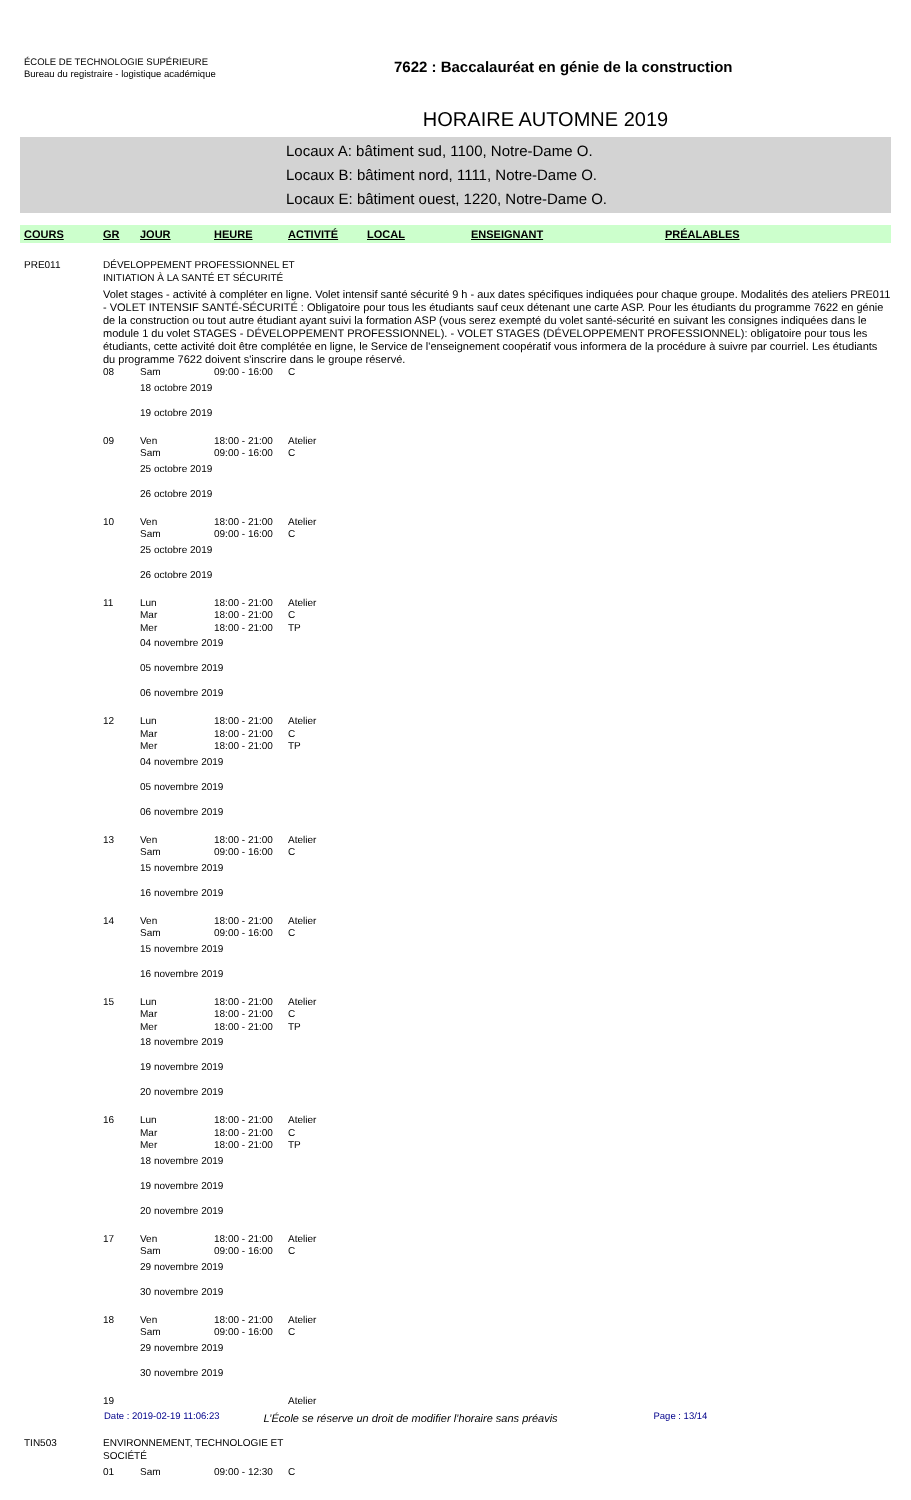ÉCOLE DE TECHNOLOGIE SUPÉRIEURE
Bureau du registraire - logistique académique
7622 : Baccalauréat en génie de la construction
HORAIRE AUTOMNE 2019
Locaux A: bâtiment sud, 1100, Notre-Dame O.
Locaux B: bâtiment nord, 1111, Notre-Dame O.
Locaux E: bâtiment ouest, 1220, Notre-Dame O.
| COURS | GR | JOUR | HEURE | ACTIVITÉ | LOCAL | ENSEIGNANT | PRÉALABLES |
| --- | --- | --- | --- | --- | --- | --- | --- |
| PRE011 | DÉVELOPPEMENT PROFESSIONNEL ET INITIATION À LA SANTÉ ET SÉCURITÉ Volet stages - activité à compléter en ligne. Volet intensif santé sécurité 9 h - aux dates spécifiques indiquées pour chaque groupe. Modalités des ateliers PRE011 - VOLET INTENSIF SANTÉ-SÉCURITÉ : Obligatoire pour tous les étudiants sauf ceux détenant une carte ASP. Pour les étudiants du programme 7622 en génie de la construction ou tout autre étudiant ayant suivi la formation ASP (vous serez exempté du volet santé-sécurité en suivant les consignes indiquées dans le module 1 du volet STAGES - DÉVELOPPEMENT PROFESSIONNEL). - VOLET STAGES (DÉVELOPPEMENT PROFESSIONNEL): obligatoire pour tous les étudiants, cette activité doit être complétée en ligne, le Service de l'enseignement coopératif vous informera de la procédure à suivre par courriel. Les étudiants du programme 7622 doivent s'inscrire dans le groupe réservé. | | | | | | |
| | 08 | Sam | 09:00 - 16:00 | C | | | |
| | | 18 octobre 2019 19 octobre 2019 | | | | | |
| | 09 | Ven Sam | 18:00 - 21:00 09:00 - 16:00 | Atelier C | | | |
| | | 25 octobre 2019 26 octobre 2019 | | | | | |
| | 10 | Ven Sam | 18:00 - 21:00 09:00 - 16:00 | Atelier C | | | |
| | | 25 octobre 2019 26 octobre 2019 | | | | | |
| | 11 | Lun Mar Mer | 18:00 - 21:00 18:00 - 21:00 18:00 - 21:00 | Atelier C TP | | | |
| | | 04 novembre 2019 05 novembre 2019 06 novembre 2019 | | | | | |
| | 12 | Lun Mar Mer | 18:00 - 21:00 18:00 - 21:00 18:00 - 21:00 | Atelier C TP | | | |
| | | 04 novembre 2019 05 novembre 2019 06 novembre 2019 | | | | | |
| | 13 | Ven Sam | 18:00 - 21:00 09:00 - 16:00 | Atelier C | | | |
| | | 15 novembre 2019 16 novembre 2019 | | | | | |
| | 14 | Ven Sam | 18:00 - 21:00 09:00 - 16:00 | Atelier C | | | |
| | | 15 novembre 2019 16 novembre 2019 | | | | | |
| | 15 | Lun Mar Mer | 18:00 - 21:00 18:00 - 21:00 18:00 - 21:00 | Atelier C TP | | | |
| | | 18 novembre 2019 19 novembre 2019 20 novembre 2019 | | | | | |
| | 16 | Lun Mar Mer | 18:00 - 21:00 18:00 - 21:00 18:00 - 21:00 | Atelier C TP | | | |
| | | 18 novembre 2019 19 novembre 2019 20 novembre 2019 | | | | | |
| | 17 | Ven Sam | 18:00 - 21:00 09:00 - 16:00 | Atelier C | | | |
| | | 29 novembre 2019 30 novembre 2019 | | | | | |
| | 18 | Ven Sam | 18:00 - 21:00 09:00 - 16:00 | Atelier C | | | |
| | | 29 novembre 2019 30 novembre 2019 | | | | | |
| | 19 | | | Atelier | | | |
| TIN503 | ENVIRONNEMENT, TECHNOLOGIE ET SOCIÉTÉ | | | | | | |
| | 01 | Sam | 09:00 - 12:30 | C | | | |
Date : 2019-02-19 11:06:23 L’École se réserve un droit de modifier l’horaire sans préavis Page : 13/14